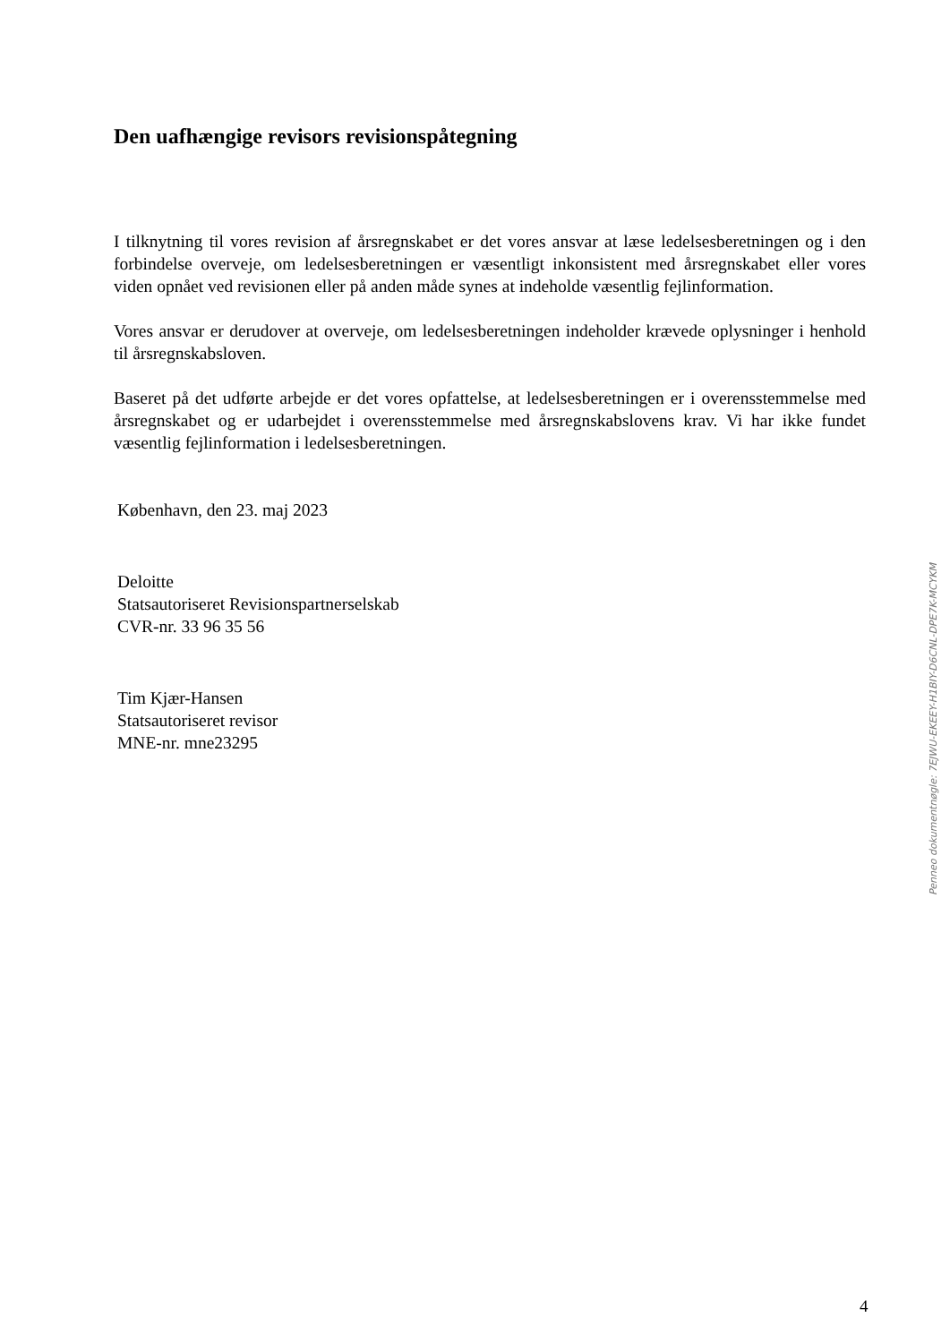Den uafhængige revisors revisionspåtegning
I tilknytning til vores revision af årsregnskabet er det vores ansvar at læse ledelsesberetningen og i den forbindelse overveje, om ledelsesberetningen er væsentligt inkonsistent med årsregnskabet eller vores viden opnået ved revisionen eller på anden måde synes at indeholde væsentlig fejlinformation.
Vores ansvar er derudover at overveje, om ledelsesberetningen indeholder krævede oplysninger i henhold til årsregnskabsloven.
Baseret på det udførte arbejde er det vores opfattelse, at ledelsesberetningen er i overensstemmelse med årsregnskabet og er udarbejdet i overensstemmelse med årsregnskabslovens krav. Vi har ikke fundet væsentlig fejlinformation i ledelsesberetningen.
København, den 23. maj 2023
Deloitte
Statsautoriseret Revisionspartnerselskab
CVR-nr. 33 96 35 56
Tim Kjær-Hansen
Statsautoriseret revisor
MNE-nr. mne23295
Penneo dokumentnøgle: 7EJWU-EKEEY-H1BIY-D6CNL-DPE7K-MCYKM
4